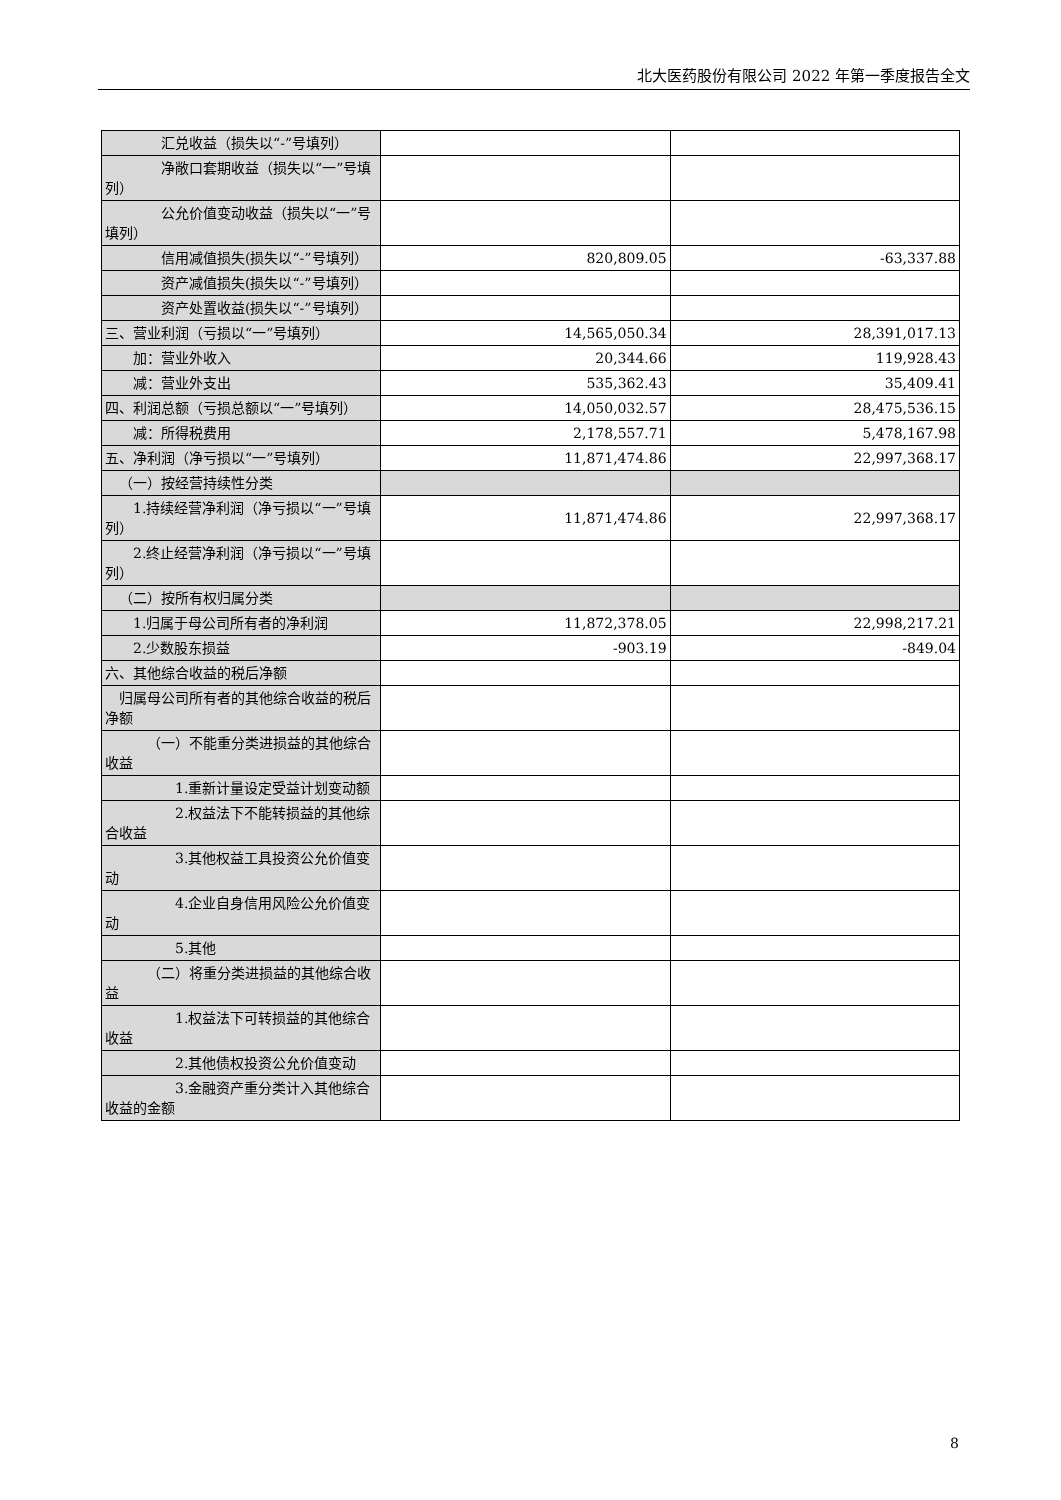北大医药股份有限公司 2022 年第一季度报告全文
| 汇兑收益（损失以“-”号填列） | | |
| 净敞口套期收益（损失以“一”号填列） | | |
| 公允价值变动收益（损失以“一”号填列） | | |
| 信用减值损失(损失以“-”号填列） | 820,809.05 | -63,337.88 |
| 资产减值损失(损失以“-”号填列） | | |
| 资产处置收益(损失以“-”号填列） | | |
| 三、营业利润（亏损以“一”号填列） | 14,565,050.34 | 28,391,017.13 |
| 加：营业外收入 | 20,344.66 | 119,928.43 |
| 减：营业外支出 | 535,362.43 | 35,409.41 |
| 四、利润总额（亏损总额以“一”号填列） | 14,050,032.57 | 28,475,536.15 |
| 减：所得税费用 | 2,178,557.71 | 5,478,167.98 |
| 五、净利润（净亏损以“一”号填列） | 11,871,474.86 | 22,997,368.17 |
| （一）按经营持续性分类 | | |
| 1.持续经营净利润（净亏损以“一”号填列） | 11,871,474.86 | 22,997,368.17 |
| 2.终止经营净利润（净亏损以“一”号填列） | | |
| （二）按所有权归属分类 | | |
| 1.归属于母公司所有者的净利润 | 11,872,378.05 | 22,998,217.21 |
| 2.少数股东损益 | -903.19 | -849.04 |
| 六、其他综合收益的税后净额 | | |
| 归属母公司所有者的其他综合收益的税后净额 | | |
| （一）不能重分类进损益的其他综合收益 | | |
| 1.重新计量设定受益计划变动额 | | |
| 2.权益法下不能转损益的其他综合收益 | | |
| 3.其他权益工具投资公允价值变动 | | |
| 4.企业自身信用风险公允价值变动 | | |
| 5.其他 | | |
| （二）将重分类进损益的其他综合收益 | | |
| 1.权益法下可转损益的其他综合收益 | | |
| 2.其他债权投资公允价值变动 | | |
| 3.金融资产重分类计入其他综合收益的金额 | | |
8